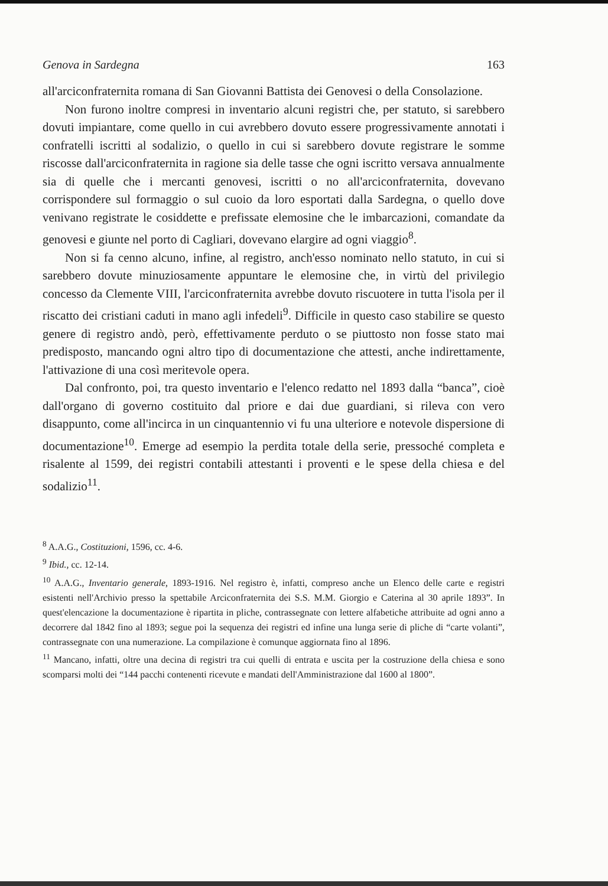Genova in Sardegna 163
all'arciconfraternita romana di San Giovanni Battista dei Genovesi o della Consolazione.
Non furono inoltre compresi in inventario alcuni registri che, per statuto, si sarebbero dovuti impiantare, come quello in cui avrebbero dovuto essere progressivamente annotati i confratelli iscritti al sodalizio, o quello in cui si sarebbero dovute registrare le somme riscosse dall'arciconfraternita in ragione sia delle tasse che ogni iscritto versava annualmente sia di quelle che i mercanti genovesi, iscritti o no all'arciconfraternita, dovevano corrispondere sul formaggio o sul cuoio da loro esportati dalla Sardegna, o quello dove venivano registrate le cosiddette e prefissate elemosine che le imbarcazioni, comandate da genovesi e giunte nel porto di Cagliari, dovevano elargire ad ogni viaggio<sup>8</sup>.
Non si fa cenno alcuno, infine, al registro, anch'esso nominato nello statuto, in cui si sarebbero dovute minuziosamente appuntare le elemosine che, in virtù del privilegio concesso da Clemente VIII, l'arciconfraternita avrebbe dovuto riscuotere in tutta l'isola per il riscatto dei cristiani caduti in mano agli infedeli<sup>9</sup>. Difficile in questo caso stabilire se questo genere di registro andò, però, effettivamente perduto o se piuttosto non fosse stato mai predisposto, mancando ogni altro tipo di documentazione che attesti, anche indirettamente, l'attivazione di una così meritevole opera.
Dal confronto, poi, tra questo inventario e l'elenco redatto nel 1893 dalla “banca”, cioè dall'organo di governo costituito dal priore e dai due guardiani, si rileva con vero disappunto, come all'incirca in un cinquantennio vi fu una ulteriore e notevole dispersione di documentazione<sup>10</sup>. Emerge ad esempio la perdita totale della serie, pressoché completa e risalente al 1599, dei registri contabili attestanti i proventi e le spese della chiesa e del sodalizio<sup>11</sup>.
<sup>8</sup> A.A.G., Costituzioni, 1596, cc. 4-6.
<sup>9</sup> Ibid., cc. 12-14.
<sup>10</sup> A.A.G., Inventario generale, 1893-1916. Nel registro è, infatti, compreso anche un Elenco delle carte e registri esistenti nell'Archivio presso la spettabile Arciconfraternita dei S.S. M.M. Giorgio e Caterina al 30 aprile 1893”. In quest'elencazione la documentazione è ripartita in pliche, contrassegnate con lettere alfabetiche attribuite ad ogni anno a decorrere dal 1842 fino al 1893; segue poi la sequenza dei registri ed infine una lunga serie di pliche di “carte volanti”, contrassegnate con una numerazione. La compilazione è comunque aggiornata fino al 1896.
<sup>11</sup> Mancano, infatti, oltre una decina di registri tra cui quelli di entrata e uscita per la costruzione della chiesa e sono scomparsi molti dei “144 pacchi contenenti ricevute e mandati dell'Amministrazione dal 1600 al 1800”.